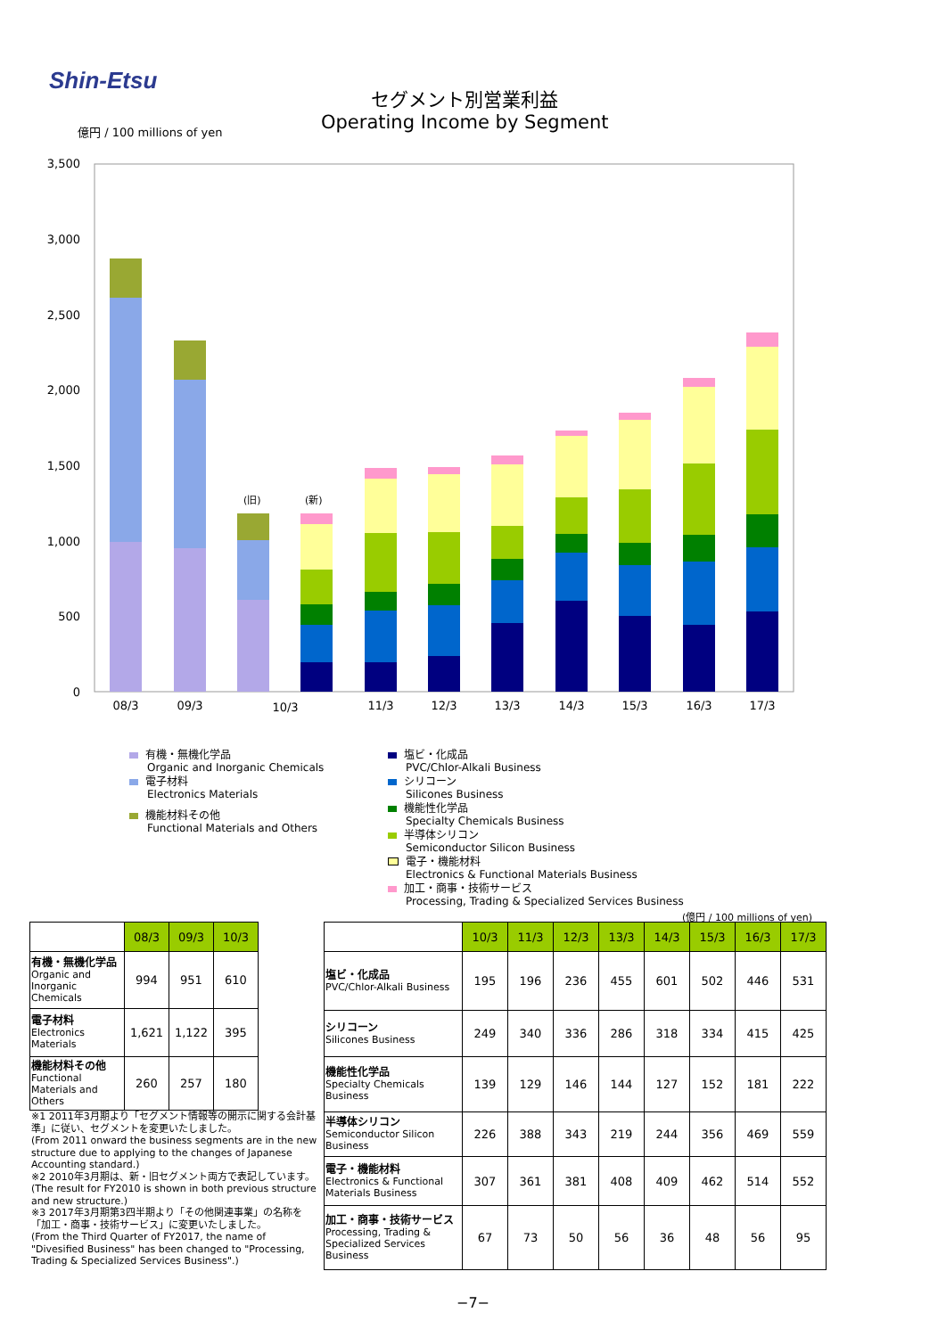Shin-Etsu
セグメント別営業利益
Operating Income by Segment
億円 / 100 millions of yen
3,500
3,000
2,500
2,000
1,500
1,000
500
0
(旧)
(新)
08/3
09/3
10/3
11/3
12/3
13/3
14/3
15/3
16/3
17/3
有機・無機化学品
Organic and Inorganic Chemicals
電子材料
Electronics Materials
機能材料その他
Functional Materials and Others
塩ビ・化成品
PVC/Chlor-Alkali Business
シリコーン
Silicones Business
機能性化学品
Specialty Chemicals Business
半導体シリコン
Semiconductor Silicon Business
電子・機能材料
Electronics & Functional Materials Business
加工・商事・技術サービス
Processing, Trading & Specialized Services Business
| | 08/3 | 09/3 | 10/3 |
| --- | --- | --- | --- |
| 有機・無機化学品 Organic and Inorganic Chemicals | 994 | 951 | 610 |
| 電子材料 Electronics Materials | 1,621 | 1,122 | 395 |
| 機能材料その他 Functional Materials and Others | 260 | 257 | 180 |
※1 2011年3月期より「セグメント情報等の開示に関する会計基準」に従い、セグメントを変更いたしました。
(From 2011 onward the business segments are in the new structure due to applying to the changes of Japanese Accounting standard.)
※2 2010年3月期は、新・旧セグメント両方で表記しています。
(The result for FY2010 is shown in both previous structure and new structure.)
※3 2017年3月期第3四半期より「その他関連事業」の名称を「加工・商事・技術サービス」に変更いたしました。
(From the Third Quarter of FY2017, the name of "Divesified Business" has been changed to "Processing, Trading & Specialized Services Business".)
(億円 / 100 millions of yen)
| | 10/3 | 11/3 | 12/3 | 13/3 | 14/3 | 15/3 | 16/3 | 17/3 |
| --- | --- | --- | --- | --- | --- | --- | --- | --- |
| 塩ビ・化成品 PVC/Chlor-Alkali Business | 195 | 196 | 236 | 455 | 601 | 502 | 446 | 531 |
| シリコーン Silicones Business | 249 | 340 | 336 | 286 | 318 | 334 | 415 | 425 |
| 機能性化学品 Specialty Chemicals Business | 139 | 129 | 146 | 144 | 127 | 152 | 181 | 222 |
| 半導体シリコン Semiconductor Silicon Business | 226 | 388 | 343 | 219 | 244 | 356 | 469 | 559 |
| 電子・機能材料 Electronics & Functional Materials Business | 307 | 361 | 381 | 408 | 409 | 462 | 514 | 552 |
| 加工・商事・技術サービス Processing, Trading & Specialized Services Business | 67 | 73 | 50 | 56 | 36 | 48 | 56 | 95 |
−7−